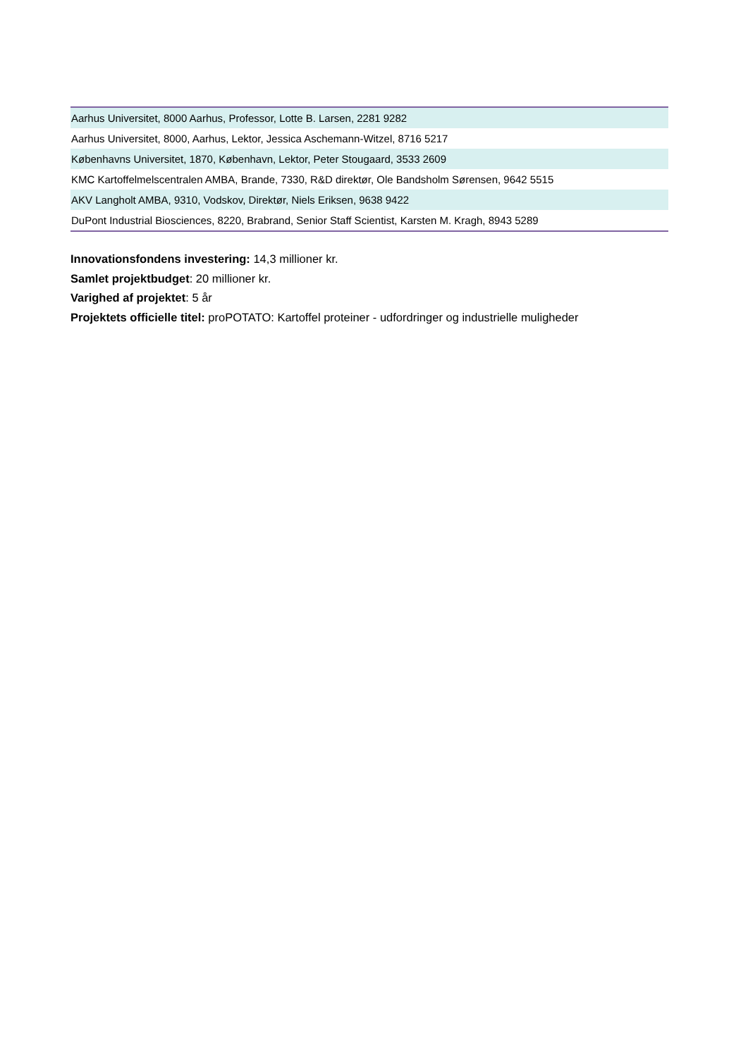| Aarhus Universitet, 8000 Aarhus, Professor, Lotte B. Larsen, 2281 9282 |
| Aarhus Universitet, 8000, Aarhus, Lektor, Jessica Aschemann-Witzel, 8716 5217 |
| Københavns Universitet, 1870, København, Lektor, Peter Stougaard, 3533 2609 |
| KMC Kartoffelmelscentralen AMBA, Brande, 7330, R&D direktør, Ole Bandsholm Sørensen, 9642 5515 |
| AKV Langholt AMBA, 9310, Vodskov, Direktør, Niels Eriksen, 9638 9422 |
| DuPont Industrial Biosciences, 8220, Brabrand, Senior Staff Scientist, Karsten M. Kragh, 8943 5289 |
Innovationsfondens investering: 14,3 millioner kr.
Samlet projektbudget: 20 millioner kr.
Varighed af projektet: 5 år
Projektets officielle titel: proPOTATO: Kartoffel proteiner - udfordringer og industrielle muligheder